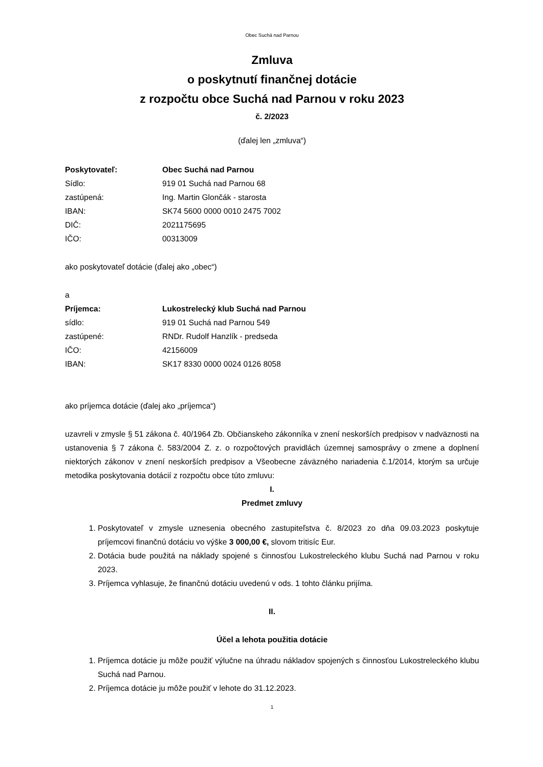Obec Suchá nad Parnou
Zmluva
o poskytnutí finančnej dotácie
z rozpočtu obce Suchá nad Parnou v roku 2023
č. 2/2023
(ďalej len „zmluva“)
Poskytovateľ: Obec Suchá nad Parnou
Sídlo: 919 01 Suchá nad Parnou 68
zastúpená: Ing. Martin Glončák - starosta
IBAN: SK74 5600 0000 0010 2475 7002
DIČ: 2021175695
IČO: 00313009
ako poskytovateľ dotácie (ďalej ako „obec“)
a
Príjemca: Lukostrelecký klub Suchá nad Parnou
sídlo: 919 01 Suchá nad Parnou 549
zastúpené: RNDr. Rudolf Hanzlík - predseda
IČO: 42156009
IBAN: SK17 8330 0000 0024 0126 8058
ako príjemca dotácie (ďalej ako „príjemca“)
uzavreli v zmysle § 51 zákona č. 40/1964 Zb. Občianskeho zákonníka v znení neskorších predpisov v nadväznosti na ustanovenia § 7 zákona č. 583/2004 Z. z. o rozpočtových pravidlách územnej samosprávy o zmene a doplnení niektorých zákonov v znení neskorších predpisov a Všeobecne záväzného nariadenia č.1/2014, ktorým sa určuje metodika poskytovania dotácií z rozpočtu obce túto zmluvu:
I.
Predmet zmluvy
1. Poskytovateľ v zmysle uznesenia obecného zastupiteľstva č. 8/2023 zo dňa 09.03.2023 poskytuje príjemcovi finančnú dotáciu vo výške 3 000,00 €, slovom tritisíc Eur.
2. Dotácia bude použitá na náklady spojené s činnosťou Lukostreleckého klubu Suchá nad Parnou v roku 2023.
3. Príjemca vyhlasuje, že finančnú dotáciu uvedenú v ods. 1 tohto článku prijíma.
II.
Účel a lehota použitia dotácie
1. Príjemca dotácie ju môže použiť výlučne na úhradu nákladov spojených s činnosťou Lukostreleckého klubu Suchá nad Parnou.
2. Príjemca dotácie ju môže použiť v lehote do 31.12.2023.
1